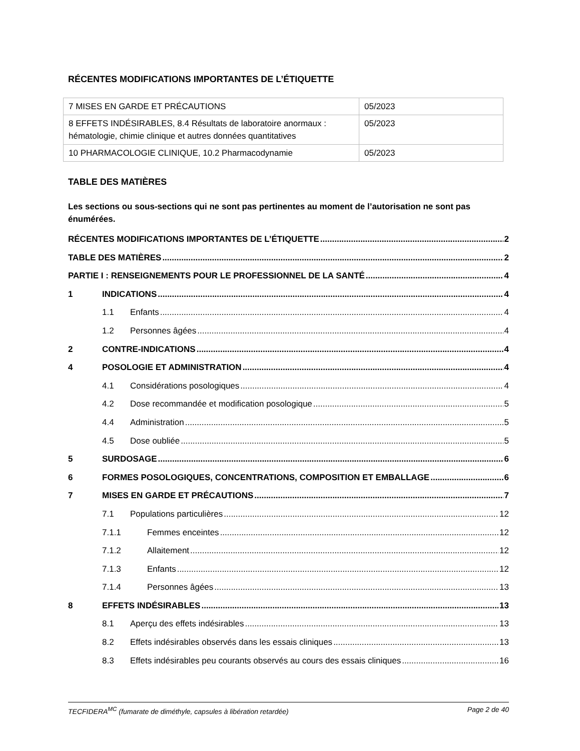RÉCENTES MODIFICATIONS IMPORTANTES DE L’ÉTIQUETTE
| 7 MISES EN GARDE ET PRÉCAUTIONS | 05/2023 |
| 8 EFFETS INDÉSIRABLES, 8.4 Résultats de laboratoire anormaux : hématologie, chimie clinique et autres données quantitatives | 05/2023 |
| 10 PHARMACOLOGIE CLINIQUE, 10.2 Pharmacodynamie | 05/2023 |
TABLE DES MATIÈRES
Les sections ou sous-sections qui ne sont pas pertinentes au moment de l’autorisation ne sont pas énumérées.
RÉCENTES MODIFICATIONS IMPORTANTES DE L’ÉTIQUETTE 2
TABLE DES MATIÈRES 2
PARTIE I : RENSEIGNEMENTS POUR LE PROFESSIONNEL DE LA SANTÉ 4
1 INDICATIONS 4
1.1 Enfants 4
1.2 Personnes âgées 4
2 CONTRE-INDICATIONS 4
4 POSOLOGIE ET ADMINISTRATION 4
4.1 Considérations posologiques 4
4.2 Dose recommandée et modification posologique 5
4.4 Administration 5
4.5 Dose oubliée 5
5 SURDOSAGE 6
6 FORMES POSOLOGIQUES, CONCENTRATIONS, COMPOSITION ET EMBALLAGE 6
7 MISES EN GARDE ET PRÉCAUTIONS 7
7.1 Populations particulières 12
7.1.1 Femmes enceintes 12
7.1.2 Allaitement 12
7.1.3 Enfants 12
7.1.4 Personnes âgées 13
8 EFFETS INDÉSIRABLES 13
8.1 Aperçu des effets indésirables 13
8.2 Effets indésirables observés dans les essais cliniques 13
8.3 Effets indésirables peu courants observés au cours des essais cliniques 16
TECFIDERA<sup>MC</sup> (fumarate de diméthyle, capsules à libération retardée) Page 2 de 40